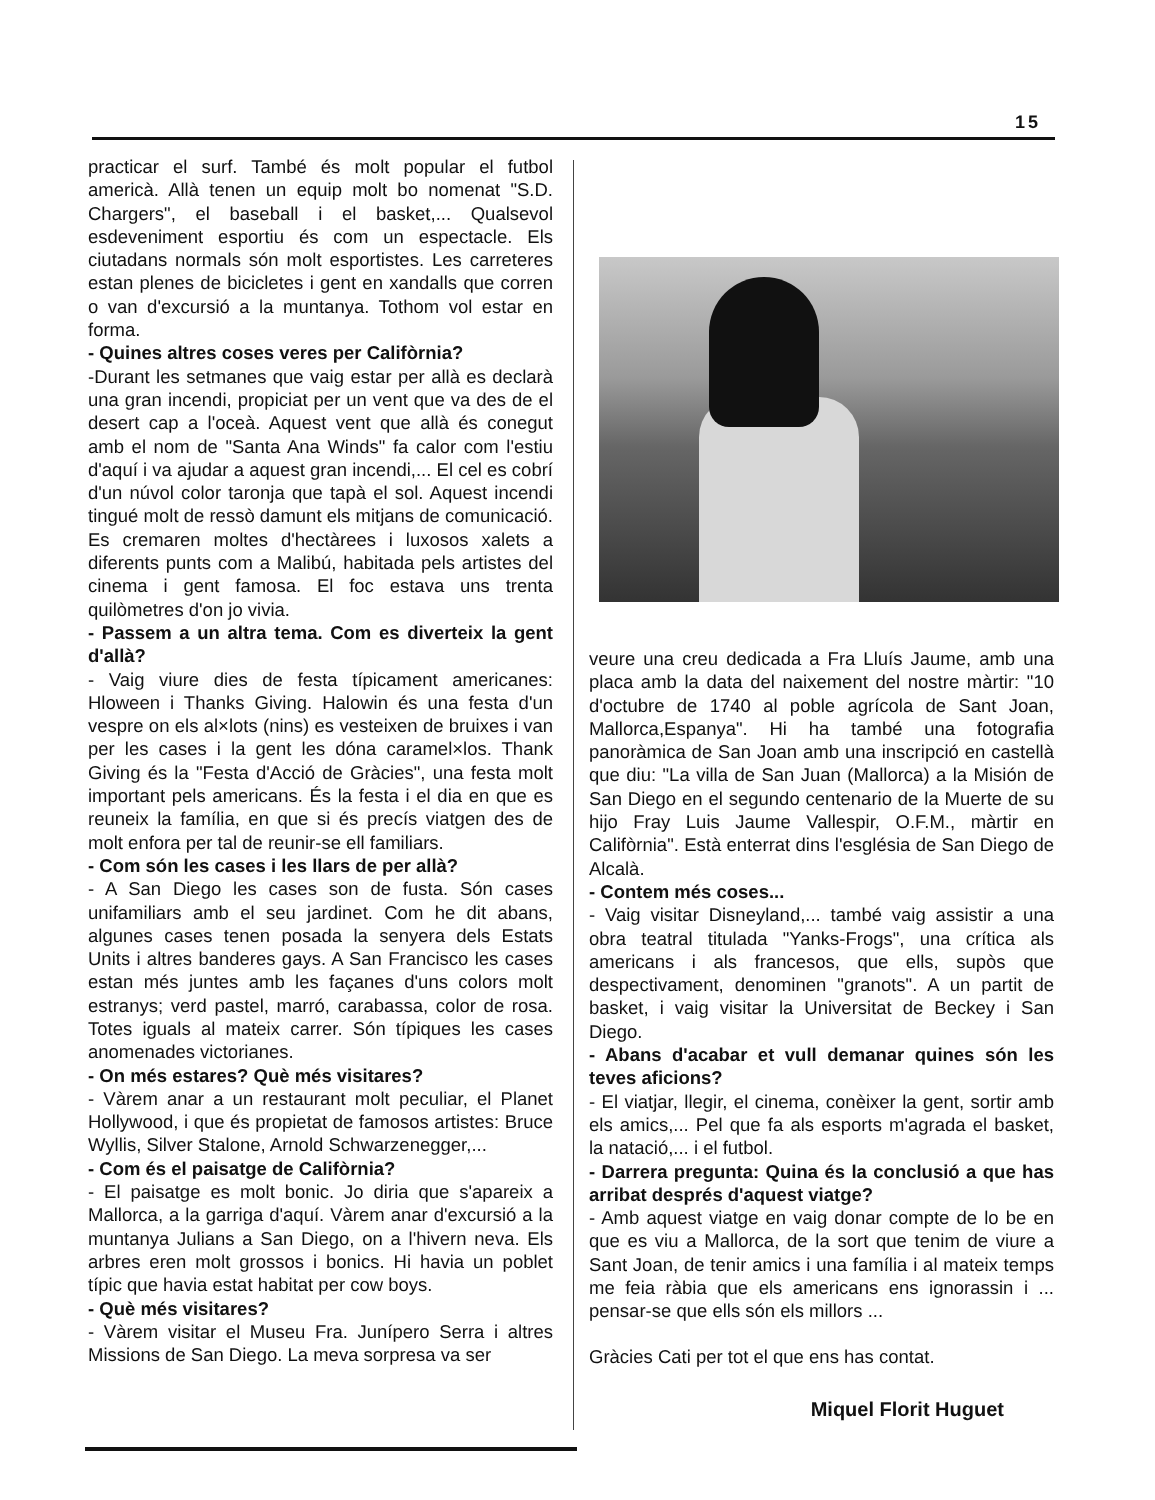15
practicar el surf. També és molt popular el futbol americà. Allà tenen un equip molt bo nomenat "S.D. Chargers", el baseball i el basket,... Qualsevol esdeveniment esportiu és com un espectacle. Els ciutadans normals són molt esportistes. Les carreteres estan plenes de bicicletes i gent en xandalls que corren o van d'excursió a la muntanya. Tothom vol estar en forma.
- Quines altres coses veres per Califòrnia?
-Durant les setmanes que vaig estar per allà es declarà una gran incendi, propiciat per un vent que va des de el desert cap a l'oceà. Aquest vent que allà és conegut amb el nom de "Santa Ana Winds" fa calor com l'estiu d'aquí i va ajudar a aquest gran incendi,... El cel es cobrí d'un núvol color taronja que tapà el sol. Aquest incendi tingué molt de ressò damunt els mitjans de comunicació. Es cremaren moltes d'hectàrees i luxosos xalets a diferents punts com a Malibú, habitada pels artistes del cinema i gent famosa. El foc estava uns trenta quilòmetres d'on jo vivia.
- Passem a un altra tema. Com es diverteix la gent d'allà?
- Vaig viure dies de festa típicament americanes: Hloween i Thanks Giving. Halowin és una festa d'un vespre on els al×lots (nins) es vesteixen de bruixes i van per les cases i la gent les dóna caramel×los. Thank Giving és la "Festa d'Acció de Gràcies", una festa molt important pels americans. És la festa i el dia en que es reuneix la família, en que si és precís viatgen des de molt enfora per tal de reunir-se ell familiars.
- Com són les cases i les llars de per allà?
- A San Diego les cases son de fusta. Són cases unifamiliars amb el seu jardinet. Com he dit abans, algunes cases tenen posada la senyera dels Estats Units i altres banderes gays. A San Francisco les cases estan més juntes amb les façanes d'uns colors molt estranys; verd pastel, marró, carabassa, color de rosa. Totes iguals al mateix carrer. Són típiques les cases anomenades victorianes.
- On més estares? Què més visitares?
- Vàrem anar a un restaurant molt peculiar, el Planet Hollywood, i que és propietat de famosos artistes: Bruce Wyllis, Silver Stalone, Arnold Schwarzenegger,...
- Com és el paisatge de Califòrnia?
- El paisatge es molt bonic. Jo diria que s'apareix a Mallorca, a la garriga d'aquí. Vàrem anar d'excursió a la muntanya Julians a San Diego, on a l'hivern neva. Els arbres eren molt grossos i bonics. Hi havia un poblet típic que havia estat habitat per cow boys.
- Què més visitares?
- Vàrem visitar el Museu Fra. Junípero Serra i altres Missions de San Diego. La meva sorpresa va ser
veure una creu dedicada a Fra Lluís Jaume, amb una placa amb la data del naixement del nostre màrtir: "10 d'octubre de 1740 al poble agrícola de Sant Joan, Mallorca,Espanya". Hi ha també una fotografia panoràmica de San Joan amb una inscripció en castellà que diu: "La villa de San Juan (Mallorca) a la Misión de San Diego en el segundo centenario de la Muerte de su hijo Fray Luis Jaume Vallespir, O.F.M., màrtir en Califòrnia". Està enterrat dins l'església de San Diego de Alcalà.
- Contem més coses...
- Vaig visitar Disneyland,... també vaig assistir a una obra teatral titulada "Yanks-Frogs", una crítica als americans i als francesos, que ells, supòs que despectivament, denominen "granots". A un partit de basket, i vaig visitar la Universitat de Beckey i San Diego.
- Abans d'acabar et vull demanar quines són les teves aficions?
- El viatjar, llegir, el cinema, conèixer la gent, sortir amb els amics,... Pel que fa als esports m'agrada el basket, la natació,... i el futbol.
- Darrera pregunta: Quina és la conclusió a que has arribat després d'aquest viatge?
- Amb aquest viatge en vaig donar compte de lo be en que es viu a Mallorca, de la sort que tenim de viure a Sant Joan, de tenir amics i una família i al mateix temps me feia ràbia que els americans ens ignorassin i ... pensar-se que ells són els millors ...
Gràcies Cati per tot el que ens has contat.
Miquel Florit Huguet